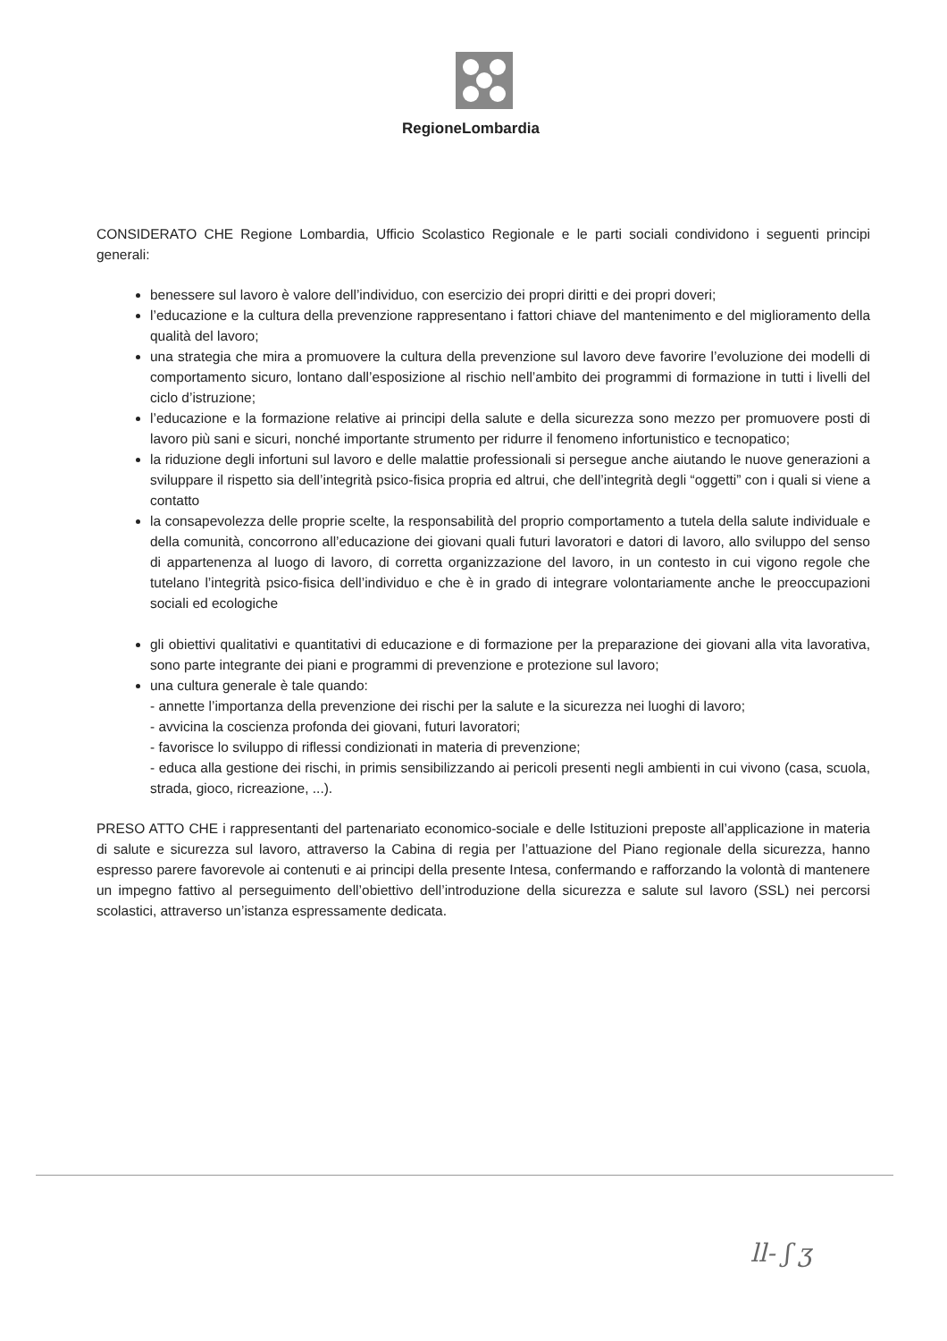RegioneLombardia
CONSIDERATO CHE Regione Lombardia, Ufficio Scolastico Regionale e le parti sociali condividono i seguenti principi generali:
benessere sul lavoro è valore dell’individuo, con esercizio dei propri diritti e dei propri doveri;
l’educazione e la cultura della prevenzione rappresentano i fattori chiave del mantenimento e del miglioramento della qualità del lavoro;
una strategia che mira a promuovere la cultura della prevenzione sul lavoro deve favorire l’evoluzione dei modelli di comportamento sicuro, lontano dall’esposizione al rischio nell’ambito dei programmi di formazione in tutti i livelli del ciclo d’istruzione;
l’educazione e la formazione relative ai principi della salute e della sicurezza sono mezzo per promuovere posti di lavoro più sani e sicuri, nonché importante strumento per ridurre il fenomeno infortunistico e tecnopatico;
la riduzione degli infortuni sul lavoro e delle malattie professionali si persegue anche aiutando le nuove generazioni a sviluppare il rispetto sia dell’integrità psico-fisica propria ed altrui, che dell’integrità degli “oggetti” con i quali si viene a contatto
la consapevolezza delle proprie scelte, la responsabilità del proprio comportamento a tutela della salute individuale e della comunità, concorrono all’educazione dei giovani quali futuri lavoratori e datori di lavoro, allo sviluppo del senso di appartenenza al luogo di lavoro, di corretta organizzazione del lavoro, in un contesto in cui vigono regole che tutelano l’integrità psico-fisica dell’individuo e che è in grado di integrare volontariamente anche le preoccupazioni sociali ed ecologiche
gli obiettivi qualitativi e quantitativi di educazione e di formazione per la preparazione dei giovani alla vita lavorativa, sono parte integrante dei piani e programmi di prevenzione e protezione sul lavoro;
una cultura generale è tale quando:
- annette l’importanza della prevenzione dei rischi per la salute e la sicurezza nei luoghi di lavoro;
- avvicina la coscienza profonda dei giovani, futuri lavoratori;
- favorisce lo sviluppo di riflessi condizionati in materia di prevenzione;
- educa alla gestione dei rischi, in primis sensibilizzando ai pericoli presenti negli ambienti in cui vivono (casa, scuola, strada, gioco, ricreazione, ...).
PRESO ATTO CHE i rappresentanti del partenariato economico-sociale e delle Istituzioni preposte all’applicazione in materia di salute e sicurezza sul lavoro, attraverso la Cabina di regia per l’attuazione del Piano regionale della sicurezza, hanno espresso parere favorevole ai contenuti e ai principi della presente Intesa, confermando e rafforzando la volontà di mantenere un impegno fattivo al perseguimento dell’obiettivo dell’introduzione della sicurezza e salute sul lavoro (SSL) nei percorsi scolastici, attraverso un’istanza espressamente dedicata.
ll- ʃ ʒ